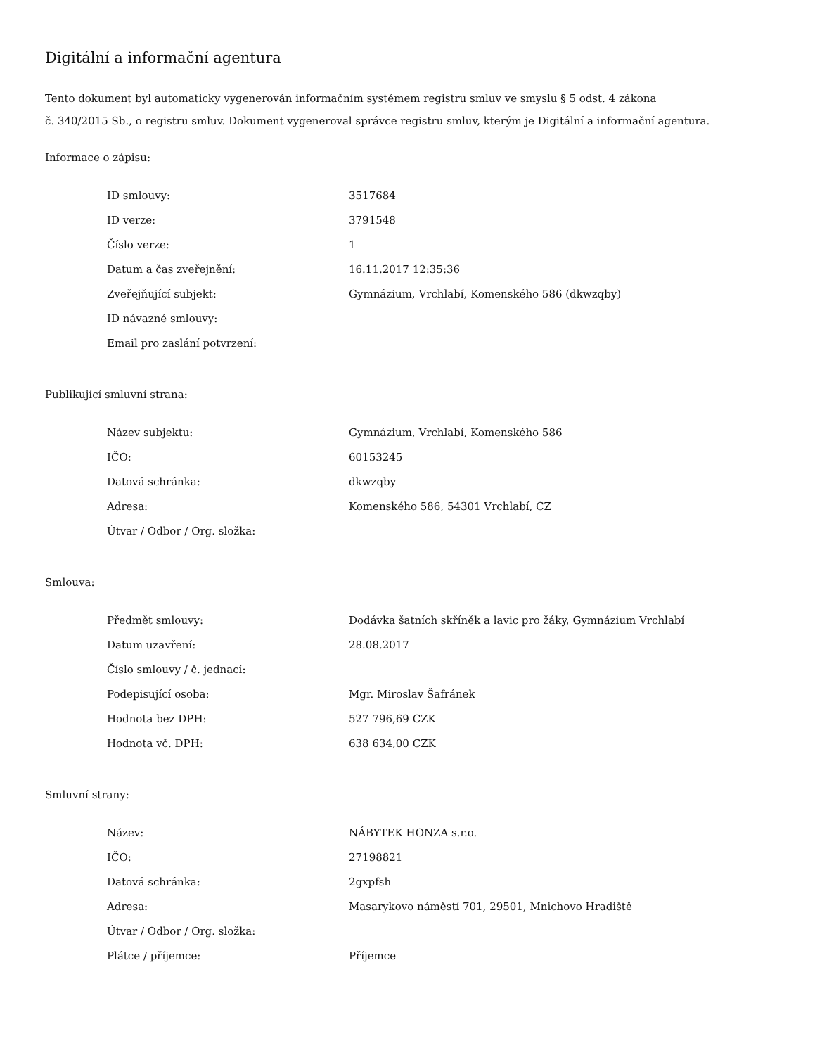Digitální a informační agentura
Tento dokument byl automaticky vygenerován informačním systémem registru smluv ve smyslu § 5 odst. 4 zákona
č. 340/2015 Sb., o registru smluv. Dokument vygeneroval správce registru smluv, kterým je Digitální a informační agentura.
Informace o zápisu:
| ID smlouvy: | 3517684 |
| ID verze: | 3791548 |
| Číslo verze: | 1 |
| Datum a čas zveřejnění: | 16.11.2017 12:35:36 |
| Zveřejňující subjekt: | Gymnázium, Vrchlabí, Komenského 586 (dkwzqby) |
| ID návazné smlouvy: | |
| Email pro zaslání potvrzení: | |
Publikující smluvní strana:
| Název subjektu: | Gymnázium, Vrchlabí, Komenského 586 |
| IČO: | 60153245 |
| Datová schránka: | dkwzqby |
| Adresa: | Komenského 586, 54301 Vrchlabí, CZ |
| Útvar / Odbor / Org. složka: | |
Smlouva:
| Předmět smlouvy: | Dodávka šatních skříněk a lavic pro žáky, Gymnázium Vrchlabí |
| Datum uzavření: | 28.08.2017 |
| Číslo smlouvy / č. jednací: | |
| Podepisující osoba: | Mgr. Miroslav Šafránek |
| Hodnota bez DPH: | 527 796,69 CZK |
| Hodnota vč. DPH: | 638 634,00 CZK |
Smluvní strany:
| Název: | NÁBYTEK HONZA s.r.o. |
| IČO: | 27198821 |
| Datová schránka: | 2gxpfsh |
| Adresa: | Masarykovo náměstí 701, 29501, Mnichovo Hradiště |
| Útvar / Odbor / Org. složka: | |
| Plátce / příjemce: | Příjemce |